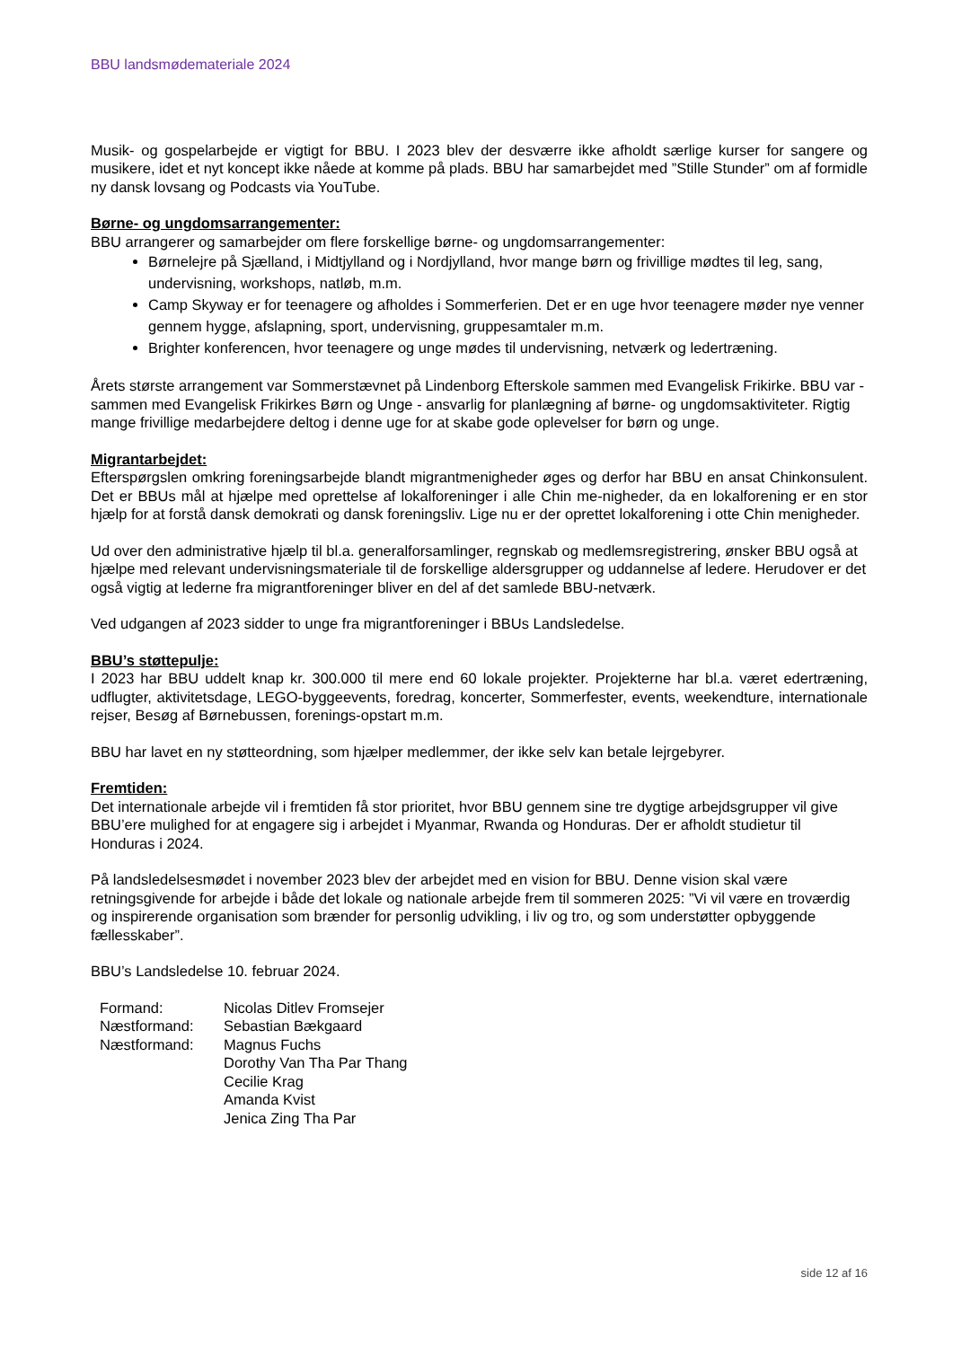BBU landsmødemateriale 2024
Musik- og gospelarbejde er vigtigt for BBU. I 2023 blev der desværre ikke afholdt særlige kurser for sangere og musikere, idet et nyt koncept ikke nåede at komme på plads. BBU har samarbejdet med ”Stille Stunder” om af formidle ny dansk lovsang og Podcasts via YouTube.
Børne- og ungdomsarrangementer:
BBU arrangerer og samarbejder om flere forskellige børne- og ungdomsarrangementer:
Børnelejre på Sjælland, i Midtjylland og i Nordjylland, hvor mange børn og frivillige mødtes til leg, sang, undervisning, workshops, natløb, m.m.
Camp Skyway er for teenagere og afholdes i Sommerferien. Det er en uge hvor teenagere møder nye venner gennem hygge, afslapning, sport, undervisning, gruppesamtaler m.m.
Brighter konferencen, hvor teenagere og unge mødes til undervisning, netværk og ledertræning.
Årets største arrangement var Sommerstævnet på Lindenborg Efterskole sammen med Evangelisk Frikirke. BBU var - sammen med Evangelisk Frikirkes Børn og Unge - ansvarlig for planlægning af børne- og ungdomsaktiviteter. Rigtig mange frivillige medarbejdere deltog i denne uge for at skabe gode oplevelser for børn og unge.
Migrantarbejdet:
Efterspørgslen omkring foreningsarbejde blandt migrantmenigheder øges og derfor har BBU en ansat Chinkonsulent. Det er BBUs mål at hjælpe med oprettelse af lokalforeninger i alle Chin me-nigheder, da en lokalforening er en stor hjælp for at forstå dansk demokrati og dansk foreningsliv. Lige nu er der oprettet lokalforening i otte Chin menigheder.
Ud over den administrative hjælp til bl.a. generalforsamlinger, regnskab og medlemsregistrering, ønsker BBU også at hjælpe med relevant undervisningsmateriale til de forskellige aldersgrupper og uddannelse af ledere. Herudover er det også vigtig at lederne fra migrantforeninger bliver en del af det samlede BBU-netværk.
Ved udgangen af 2023 sidder to unge fra migrantforeninger i BBUs Landsledelse.
BBU’s støttepulje:
I 2023 har BBU uddelt knap kr. 300.000 til mere end 60 lokale projekter. Projekterne har bl.a. været edertræning, udflugter, aktivitetsdage, LEGO-byggeevents, foredrag, koncerter, Sommerfester, events, weekendture, internationale rejser, Besøg af Børnebussen, forenings-opstart m.m.
BBU har lavet en ny støtteordning, som hjælper medlemmer, der ikke selv kan betale lejrgebyrer.
Fremtiden:
Det internationale arbejde vil i fremtiden få stor prioritet, hvor BBU gennem sine tre dygtige arbejdsgrupper vil give BBU’ere mulighed for at engagere sig i arbejdet i Myanmar, Rwanda og Honduras. Der er afholdt studietur til Honduras i 2024.
På landsledelsesmødet i november 2023 blev der arbejdet med en vision for BBU. Denne vision skal være retningsgivende for arbejde i både det lokale og nationale arbejde frem til sommeren 2025: ”Vi vil være en troværdig og inspirerende organisation som brænder for personlig udvikling, i liv og tro, og som understøtter opbyggende fællesskaber”.
BBU’s Landsledelse 10. februar 2024.
| Formand: | Nicolas Ditlev Fromsejer |
| Næstformand: | Sebastian Bækgaard |
| Næstformand: | Magnus Fuchs |
| | Dorothy Van Tha Par Thang |
| | Cecilie Krag |
| | Amanda Kvist |
| | Jenica Zing Tha Par |
side 12 af 16